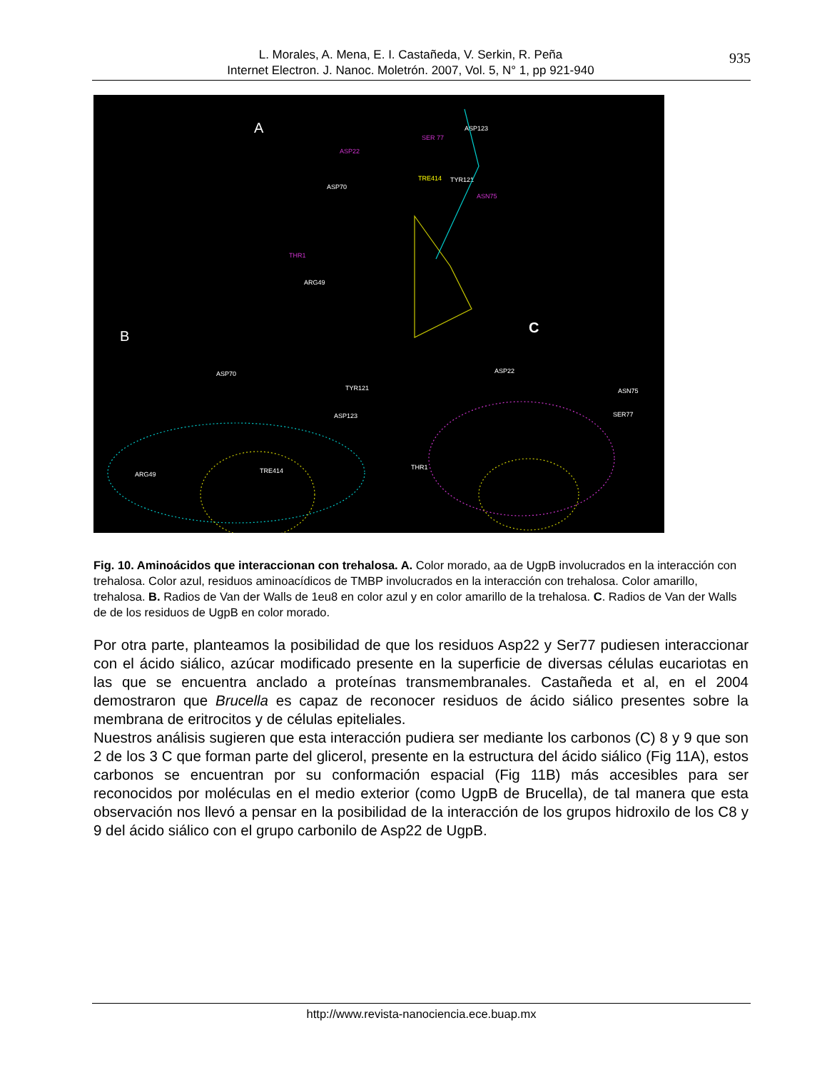L. Morales, A. Mena, E. I. Castañeda, V. Serkin, R. Peña
Internet Electron. J. Nanoc. Moletrón. 2007, Vol. 5, N° 1, pp 921-940
935
A
B
C
ASP123
SER 77
ASP22
ASP70
TRE414 TYR121
ASN75
THR1
ARG49
ASP70
TYR121
ASP123
ARG49 TRE414
ASP22
ASN75
SER77
THR1
Fig. 10. Aminoácidos que interaccionan con trehalosa. A. Color morado, aa de UgpB involucrados en la interacción con trehalosa. Color azul, residuos aminoacídicos de TMBP involucrados en la interacción con trehalosa. Color amarillo, trehalosa. B. Radios de Van der Walls de 1eu8 en color azul y en color amarillo de la trehalosa. C. Radios de Van der Walls de de los residuos de UgpB en color morado.
Por otra parte, planteamos la posibilidad de que los residuos Asp22 y Ser77 pudiesen interaccionar con el ácido siálico, azúcar modificado presente en la superficie de diversas células eucariotas en las que se encuentra anclado a proteínas transmembranales. Castañeda et al, en el 2004 demostraron que Brucella es capaz de reconocer residuos de ácido siálico presentes sobre la membrana de eritrocitos y de células epiteliales.
Nuestros análisis sugieren que esta interacción pudiera ser mediante los carbonos (C) 8 y 9 que son 2 de los 3 C que forman parte del glicerol, presente en la estructura del ácido siálico (Fig 11A), estos carbonos se encuentran por su conformación espacial (Fig 11B) más accesibles para ser reconocidos por moléculas en el medio exterior (como UgpB de Brucella), de tal manera que esta observación nos llevó a pensar en la posibilidad de la interacción de los grupos hidroxilo de los C8 y 9 del ácido siálico con el grupo carbonilo de Asp22 de UgpB.
http://www.revista-nanociencia.ece.buap.mx